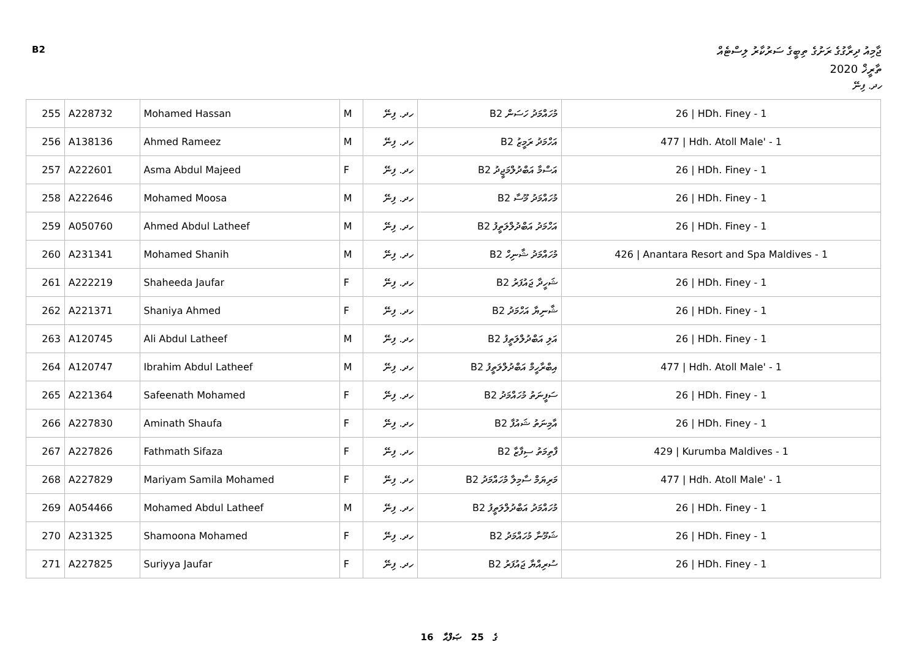B2
ޖާމިއު ދިރާގުގެ ރަށުގެ ތިބީގެ ސަރުކާރު ލިސްޓެއް
ތާރީޚް 2020
ހދ. ފިނޭ
| 255 | A228732 | Mohamed Hassan | M | ހދ. ފިނޭ | B2 މުހައްމަދު ހަސަން | 26 / HDh. Finey - 1 |
| 256 | A138136 | Ahmed Rameez | M | ހދ. ފިނޭ | B2 އަހްމަދު ރަމީޒު | 477 / Hdh. Atoll Male' - 1 |
| 257 | A222601 | Asma Abdul Majeed | F | ހދ. ފިނޭ | B2 އަސްމާ އަބްދުލްމަޖީދު | 26 / HDh. Finey - 1 |
| 258 | A222646 | Mohamed Moosa | M | ހދ. ފިނޭ | B2 މުހައްމަދު މޫސާ | 26 / HDh. Finey - 1 |
| 259 | A050760 | Ahmed Abdul Latheef | M | ހދ. ފިނޭ | B2 އަހްމަދު އަބްދުލްލަތީފު | 26 / HDh. Finey - 1 |
| 260 | A231341 | Mohamed Shanih | M | ހދ. ފިނޭ | B2 މުހައްމަދު ޝާނިހް | 426 / Anantara Resort and Spa Maldives - 1 |
| 261 | A222219 | Shaheeda Jaufar | F | ހދ. ފިނޭ | B2 ޝަހީދާ ޖައުފަރު | 26 / HDh. Finey - 1 |
| 262 | A221371 | Shaniya Ahmed | F | ހދ. ފިނޭ | B2 ޝާނިޔާ އަހްމަދު | 26 / HDh. Finey - 1 |
| 263 | A120745 | Ali Abdul Latheef | M | ހދ. ފިނޭ | B2 އަލި އަބްދުލްލަތީފު | 26 / HDh. Finey - 1 |
| 264 | A120747 | Ibrahim Abdul Latheef | M | ހދ. ފިނޭ | B2 އިބްރާހީމް އަބްދުލްލަތީފު | 477 / Hdh. Atoll Male' - 1 |
| 265 | A221364 | Safeenath Mohamed | F | ހދ. ފިނޭ | B2 ސަފީނަތު މުހައްމަދު | 26 / HDh. Finey - 1 |
| 266 | A227830 | Aminath Shaufa | F | ހދ. ފިނޭ | B2 އާމިނަތު ޝައުފާ | 26 / HDh. Finey - 1 |
| 267 | A227826 | Fathmath Sifaza | F | ހދ. ފިނޭ | B2 ފާތިމަތު ސިފާޒާ | 429 / Kurumba Maldives - 1 |
| 268 | A227829 | Mariyam Samila Mohamed | F | ހދ. ފިނޭ | B2 މަރިޔަމް ސާމިލާ މުހައްމަދު | 477 / Hdh. Atoll Male' - 1 |
| 269 | A054466 | Mohamed Abdul Latheef | M | ހދ. ފިނޭ | B2 މުހައްމަދު އަބްދުލްލަތީފު | 26 / HDh. Finey - 1 |
| 270 | A231325 | Shamoona Mohamed | F | ހދ. ފިނޭ | B2 ޝަމޫނާ މުހައްމަދު | 26 / HDh. Finey - 1 |
| 271 | A227825 | Suriyya Jaufar | F | ހދ. ފިނޭ | B2 ސުރިއްޔާ ޖައުފަރު | 26 / HDh. Finey - 1 |
16 ގެ 25 ޞަފްޙާ